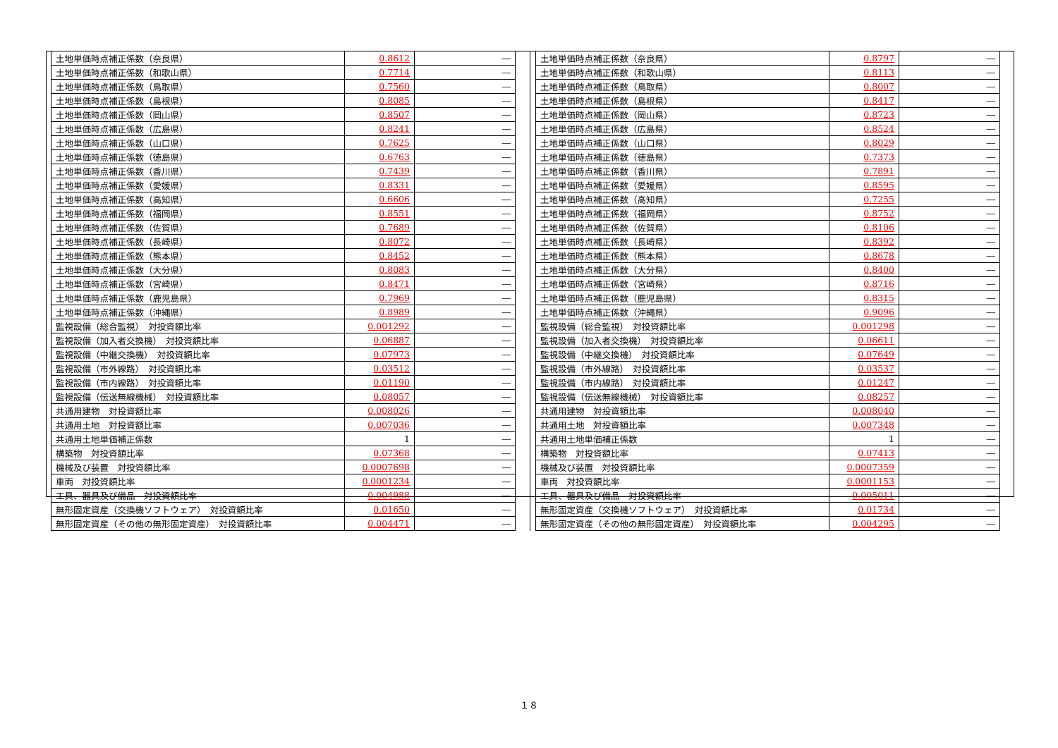| 土地単価時点補正係数（奈良県） | 0.8612 | ― |
| 土地単価時点補正係数（和歌山県） | 0.7714 | ― |
| 土地単価時点補正係数（鳥取県） | 0.7560 | ― |
| 土地単価時点補正係数（島根県） | 0.8085 | ― |
| 土地単価時点補正係数（岡山県） | 0.8507 | ― |
| 土地単価時点補正係数（広島県） | 0.8241 | ― |
| 土地単価時点補正係数（山口県） | 0.7625 | ― |
| 土地単価時点補正係数（徳島県） | 0.6763 | ― |
| 土地単価時点補正係数（香川県） | 0.7439 | ― |
| 土地単価時点補正係数（愛媛県） | 0.8331 | ― |
| 土地単価時点補正係数（高知県） | 0.6606 | ― |
| 土地単価時点補正係数（福岡県） | 0.8551 | ― |
| 土地単価時点補正係数（佐賀県） | 0.7689 | ― |
| 土地単価時点補正係数（長崎県） | 0.8072 | ― |
| 土地単価時点補正係数（熊本県） | 0.8452 | ― |
| 土地単価時点補正係数（大分県） | 0.8083 | ― |
| 土地単価時点補正係数（宮崎県） | 0.8471 | ― |
| 土地単価時点補正係数（鹿児島県） | 0.7969 | ― |
| 土地単価時点補正係数（沖縄県） | 0.8989 | ― |
| 監視設備（総合監視） 対投資額比率 | 0.001292 | ― |
| 監視設備（加入者交換機） 対投資額比率 | 0.06887 | ― |
| 監視設備（中継交換機） 対投資額比率 | 0.07973 | ― |
| 監視設備（市外線路） 対投資額比率 | 0.03512 | ― |
| 監視設備（市内線路） 対投資額比率 | 0.01190 | ― |
| 監視設備（伝送無線機械） 対投資額比率 | 0.08057 | ― |
| 共通用建物 対投資額比率 | 0.008026 | ― |
| 共通用土地 対投資額比率 | 0.007036 | ― |
| 共通用土地単価補正係数 | 1 | ― |
| 構築物 対投資額比率 | 0.07368 | ― |
| 機械及び装置 対投資額比率 | 0.0007698 | ― |
| 車両 対投資額比率 | 0.0001234 | ― |
| 工具、器具及び備品 対投資額比率 | 0.004988 | ― |
| 無形固定資産（交換機ソフトウェア） 対投資額比率 | 0.01650 | ― |
| 無形固定資産（その他の無形固定資産） 対投資額比率 | 0.004471 | ― |
| 土地単価時点補正係数（奈良県） | 0.8797 | ― |
| 土地単価時点補正係数（和歌山県） | 0.8113 | ― |
| 土地単価時点補正係数（鳥取県） | 0.8007 | ― |
| 土地単価時点補正係数（島根県） | 0.8417 | ― |
| 土地単価時点補正係数（岡山県） | 0.8723 | ― |
| 土地単価時点補正係数（広島県） | 0.8524 | ― |
| 土地単価時点補正係数（山口県） | 0.8029 | ― |
| 土地単価時点補正係数（徳島県） | 0.7373 | ― |
| 土地単価時点補正係数（香川県） | 0.7891 | ― |
| 土地単価時点補正係数（愛媛県） | 0.8595 | ― |
| 土地単価時点補正係数（高知県） | 0.7255 | ― |
| 土地単価時点補正係数（福岡県） | 0.8752 | ― |
| 土地単価時点補正係数（佐賀県） | 0.8106 | ― |
| 土地単価時点補正係数（長崎県） | 0.8392 | ― |
| 土地単価時点補正係数（熊本県） | 0.8678 | ― |
| 土地単価時点補正係数（大分県） | 0.8400 | ― |
| 土地単価時点補正係数（宮崎県） | 0.8716 | ― |
| 土地単価時点補正係数（鹿児島県） | 0.8315 | ― |
| 土地単価時点補正係数（沖縄県） | 0.9096 | ― |
| 監視設備（総合監視） 対投資額比率 | 0.001298 | ― |
| 監視設備（加入者交換機） 対投資額比率 | 0.06611 | ― |
| 監視設備（中継交換機） 対投資額比率 | 0.07649 | ― |
| 監視設備（市外線路） 対投資額比率 | 0.03537 | ― |
| 監視設備（市内線路） 対投資額比率 | 0.01247 | ― |
| 監視設備（伝送無線機械） 対投資額比率 | 0.08257 | ― |
| 共通用建物 対投資額比率 | 0.008040 | ― |
| 共通用土地 対投資額比率 | 0.007348 | ― |
| 共通用土地単価補正係数 | 1 | ― |
| 構築物 対投資額比率 | 0.07413 | ― |
| 機械及び装置 対投資額比率 | 0.0007359 | ― |
| 車両 対投資額比率 | 0.0001153 | ― |
| 工具、器具及び備品 対投資額比率 | 0.005011 | ― |
| 無形固定資産（交換機ソフトウェア） 対投資額比率 | 0.01734 | ― |
| 無形固定資産（その他の無形固定資産） 対投資額比率 | 0.004295 | ― |
１８